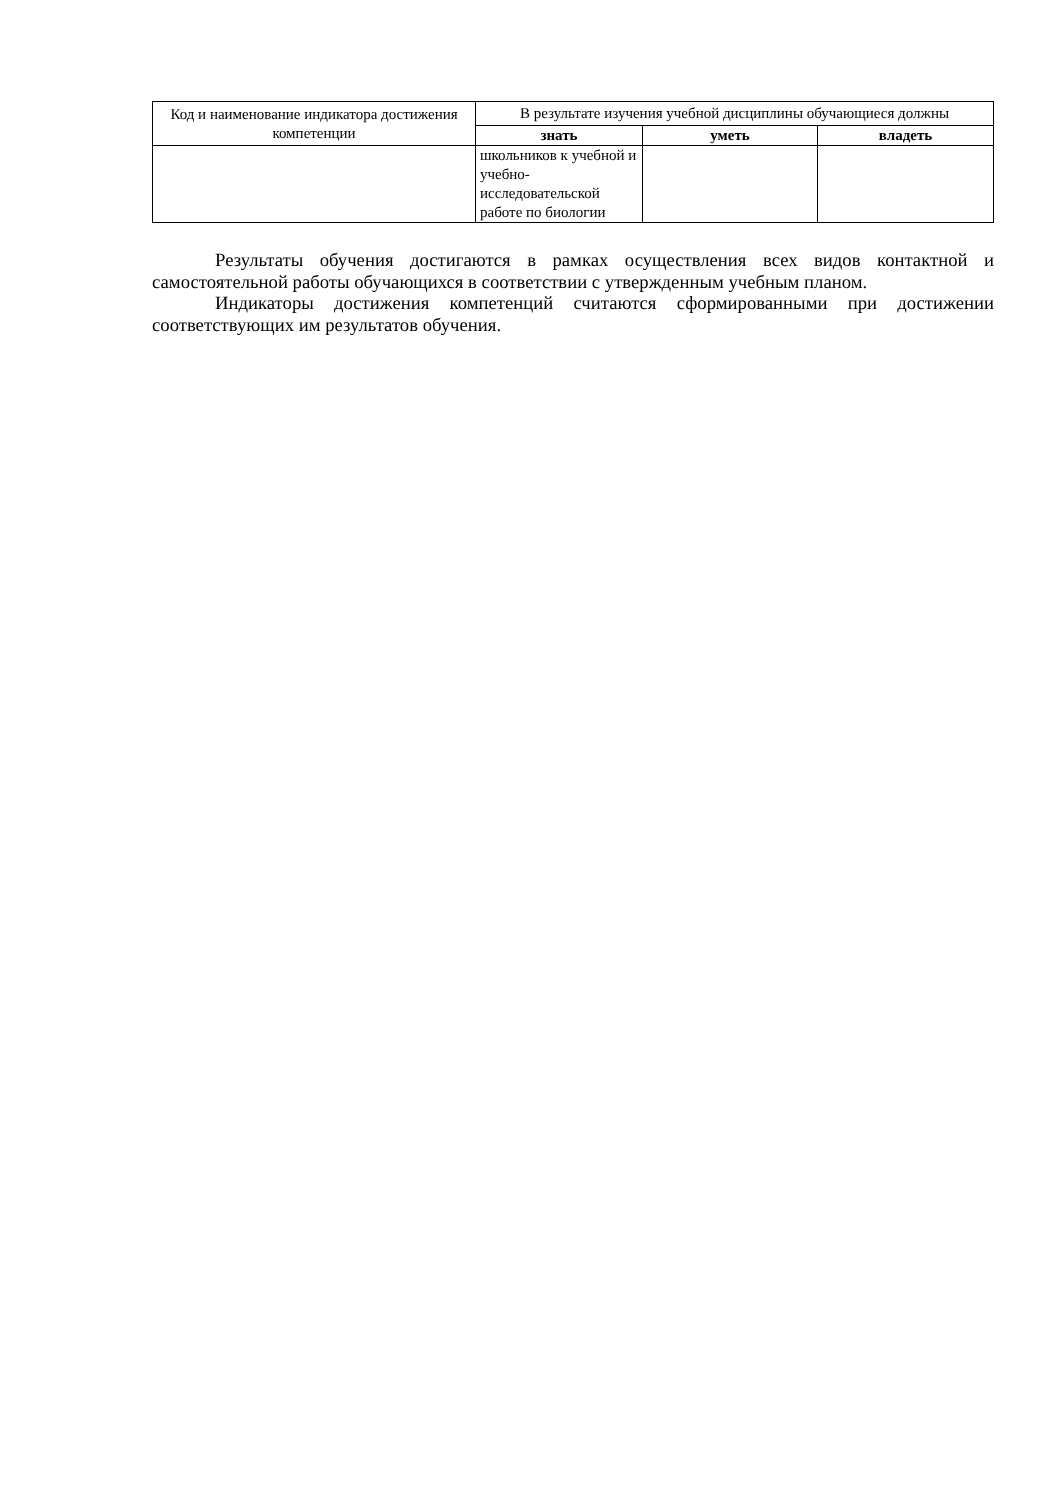| Код и наименование индикатора достижения компетенции | В результате изучения учебной дисциплины обучающиеся должны | | |
| --- | --- | --- | --- |
| | знать | уметь | владеть |
| | школьников к учебной и учебно-исследовательской работе по биологии | | |
Результаты обучения достигаются в рамках осуществления всех видов контактной и самостоятельной работы обучающихся в соответствии с утвержденным учебным планом.
Индикаторы достижения компетенций считаются сформированными при достижении соответствующих им результатов обучения.